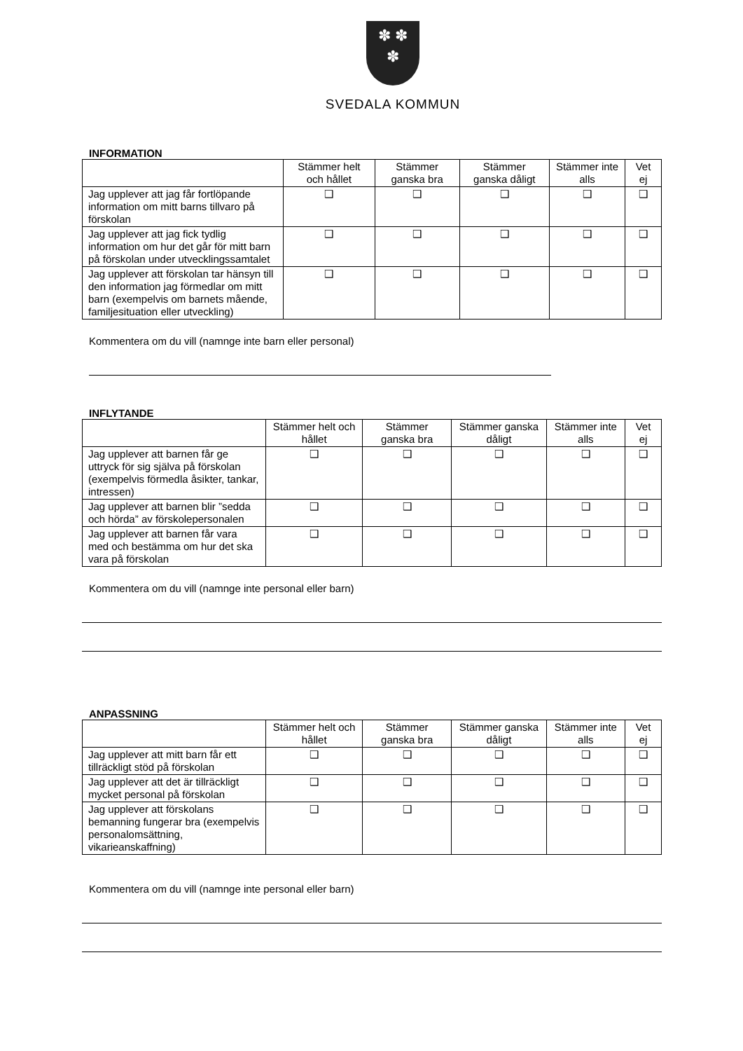✽ ✽
✽
SVEDALA KOMMUN
INFORMATION
| | Stämmer helt och hållet | Stämmer ganska bra | Stämmer ganska dåligt | Stämmer inte alls | Vet ej |
| --- | --- | --- | --- | --- | --- |
| Jag upplever att jag får fortlöpande information om mitt barns tillvaro på förskolan | ❑ | ❑ | ❑ | ❑ | ❑ |
| Jag upplever att jag fick tydlig information om hur det går för mitt barn på förskolan under utvecklingssamtalet | ❑ | ❑ | ❑ | ❑ | ❑ |
| Jag upplever att förskolan tar hänsyn till den information jag förmedlar om mitt barn (exempelvis om barnets mående, familjesituation eller utveckling) | ❑ | ❑ | ❑ | ❑ | ❑ |
Kommentera om du vill (namnge inte barn eller personal)
INFLYTANDE
| | Stämmer helt och hållet | Stämmer ganska bra | Stämmer ganska dåligt | Stämmer inte alls | Vet ej |
| --- | --- | --- | --- | --- | --- |
| Jag upplever att barnen får ge uttryck för sig själva på förskolan (exempelvis förmedla åsikter, tankar, intressen) | ❑ | ❑ | ❑ | ❑ | ❑ |
| Jag upplever att barnen blir ”sedda och hörda” av förskolepersonalen | ❑ | ❑ | ❑ | ❑ | ❑ |
| Jag upplever att barnen får vara med och bestämma om hur det ska vara på förskolan | ❑ | ❑ | ❑ | ❑ | ❑ |
Kommentera om du vill (namnge inte personal eller barn)
ANPASSNING
| | Stämmer helt och hållet | Stämmer ganska bra | Stämmer ganska dåligt | Stämmer inte alls | Vet ej |
| --- | --- | --- | --- | --- | --- |
| Jag upplever att mitt barn får ett tillräckligt stöd på förskolan | ❑ | ❑ | ❑ | ❑ | ❑ |
| Jag upplever att det är tillräckligt mycket personal på förskolan | ❑ | ❑ | ❑ | ❑ | ❑ |
| Jag upplever att förskolans bemanning fungerar bra (exempelvis personalomsättning, vikarieanskaffning) | ❑ | ❑ | ❑ | ❑ | ❑ |
Kommentera om du vill (namnge inte personal eller barn)